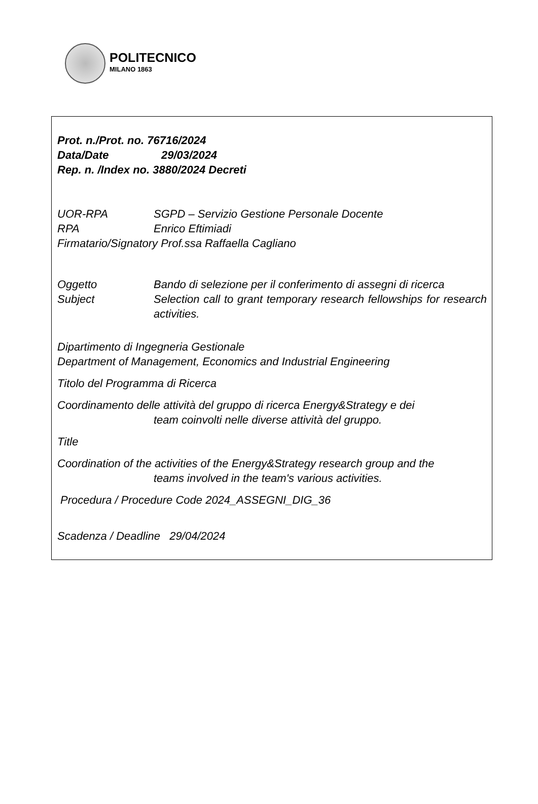POLITECNICO
MILANO 1863
Prot. n./Prot. no. 76716/2024
Data/Date 29/03/2024
Rep. n. /Index no. 3880/2024 Decreti
UOR-RPA SGPD – Servizio Gestione Personale Docente
RPA Enrico Eftimiadi
Firmatario/Signatory Prof.ssa Raffaella Cagliano
Oggetto Bando di selezione per il conferimento di assegni di ricerca
Subject Selection call to grant temporary research fellowships for research activities.
Dipartimento di Ingegneria Gestionale
Department of Management, Economics and Industrial Engineering
Titolo del Programma di Ricerca
Coordinamento delle attività del gruppo di ricerca Energy&Strategy e dei
team coinvolti nelle diverse attività del gruppo.
Title
Coordination of the activities of the Energy&Strategy research group and the
teams involved in the team's various activities.
Procedura / Procedure Code 2024_ASSEGNI_DIG_36
Scadenza / Deadline 29/04/2024